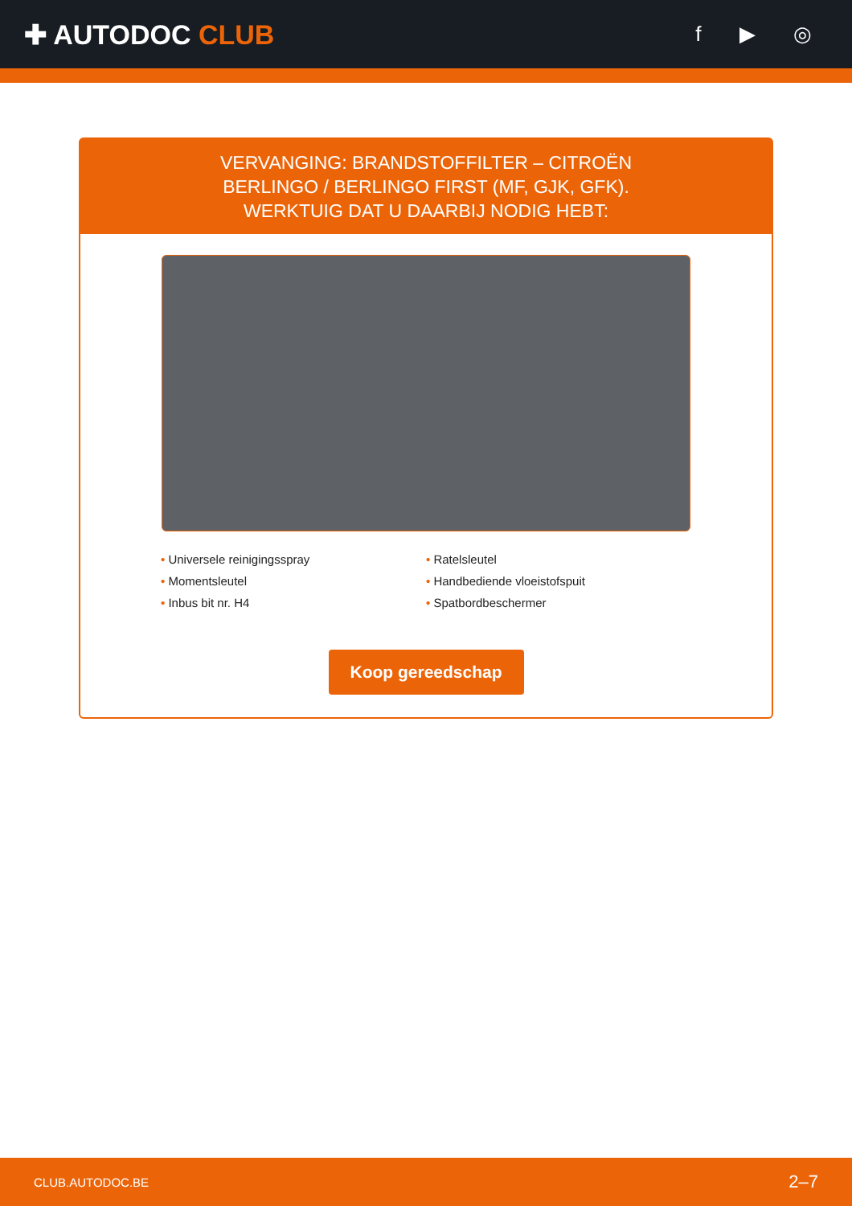✚ AUTODOC CLUB
f ▶ ◎
VERVANGING: BRANDSTOFFILTER – CITROËN
BERLINGO / BERLINGO FIRST (MF, GJK, GFK).
WERKTUIG DAT U DAARBIJ NODIG HEBT:
• Universele reinigingsspray
• Ratelsleutel
• Momentsleutel
• Handbediende vloeistofspuit
• Inbus bit nr. H4
• Spatbordbeschermer
Koop gereedschap
CLUB.AUTODOC.BE 2–7